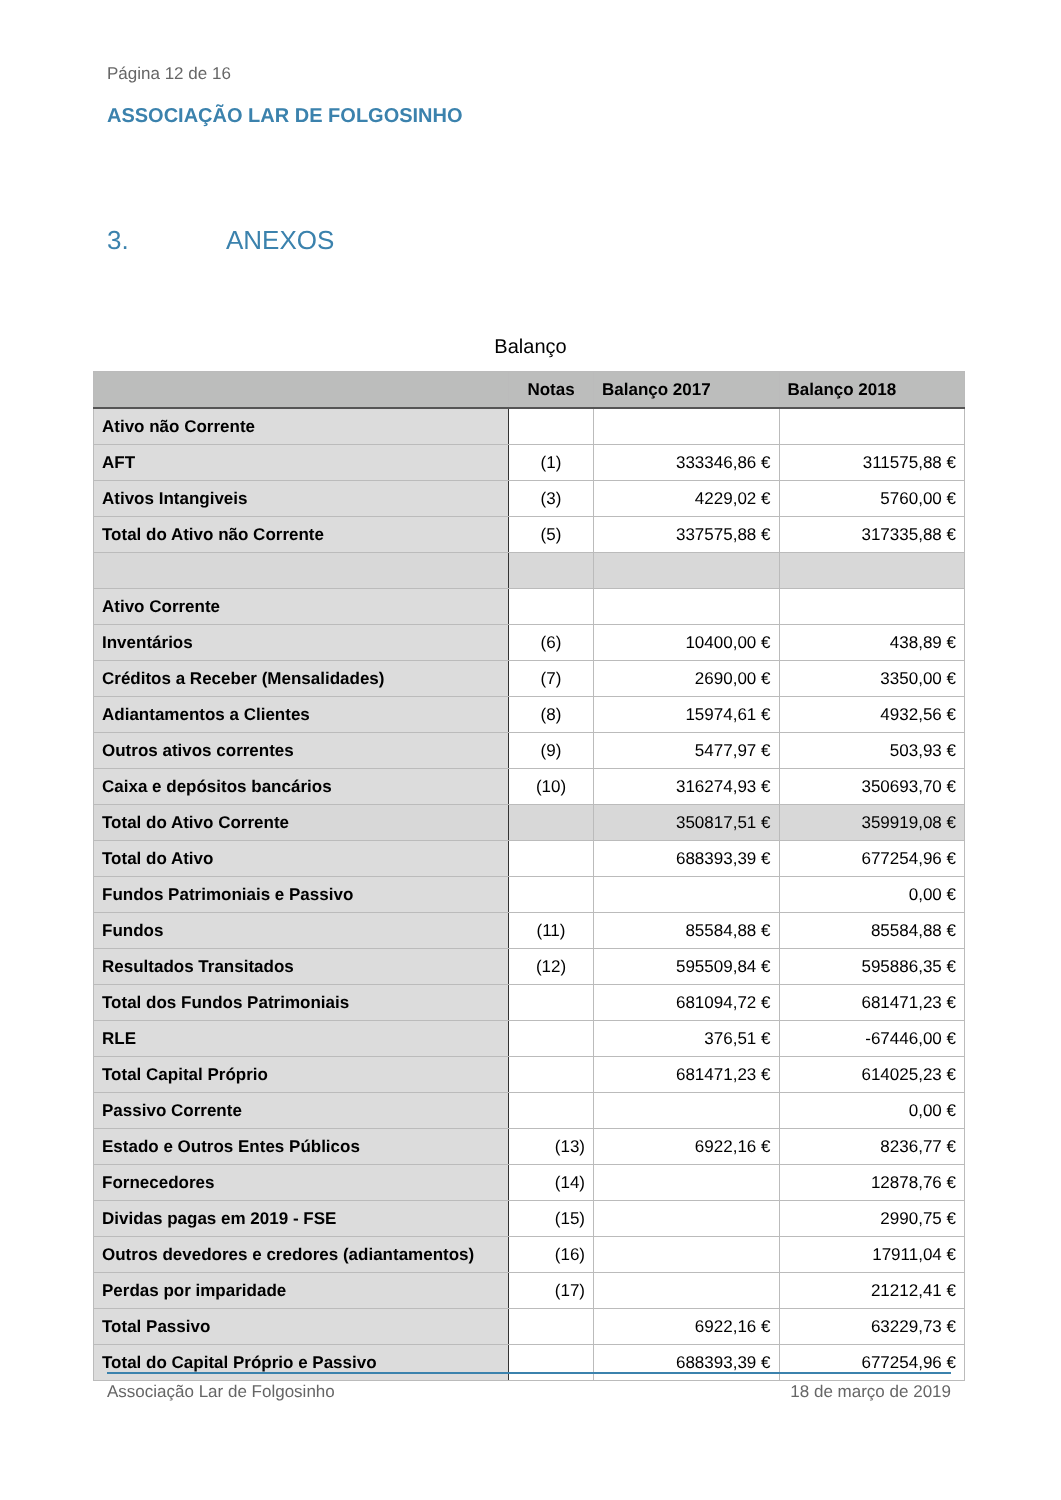Página 12 de 16
ASSOCIAÇÃO LAR DE FOLGOSINHO
3. ANEXOS
Balanço
| | Notas | Balanço 2017 | Balanço 2018 |
| --- | --- | --- | --- |
| Ativo não Corrente | | | |
| AFT | (1) | 333346,86 € | 311575,88 € |
| Ativos Intangiveis | (3) | 4229,02 € | 5760,00 € |
| Total do Ativo não Corrente | (5) | 337575,88 € | 317335,88 € |
| Ativo Corrente | | | |
| Inventários | (6) | 10400,00 € | 438,89 € |
| Créditos a Receber (Mensalidades) | (7) | 2690,00 € | 3350,00 € |
| Adiantamentos a Clientes | (8) | 15974,61 € | 4932,56 € |
| Outros ativos correntes | (9) | 5477,97 € | 503,93 € |
| Caixa e depósitos bancários | (10) | 316274,93 € | 350693,70 € |
| Total do Ativo Corrente | | 350817,51 € | 359919,08 € |
| Total do Ativo | | 688393,39 € | 677254,96 € |
| Fundos Patrimoniais e Passivo | | | 0,00 € |
| Fundos | (11) | 85584,88 € | 85584,88 € |
| Resultados Transitados | (12) | 595509,84 € | 595886,35 € |
| Total dos Fundos Patrimoniais | | 681094,72 € | 681471,23 € |
| RLE | | 376,51 € | -67446,00 € |
| Total Capital Próprio | | 681471,23 € | 614025,23 € |
| Passivo Corrente | | | 0,00 € |
| Estado e Outros Entes Públicos | (13) | 6922,16 € | 8236,77 € |
| Fornecedores | (14) | | 12878,76 € |
| Dividas pagas em 2019 - FSE | (15) | | 2990,75 € |
| Outros devedores e credores (adiantamentos) | (16) | | 17911,04 € |
| Perdas por imparidade | (17) | | 21212,41 € |
| Total Passivo | | 6922,16 € | 63229,73 € |
| Total do Capital Próprio e Passivo | | 688393,39 € | 677254,96 € |
Associação Lar de Folgosinho 18 de março de 2019